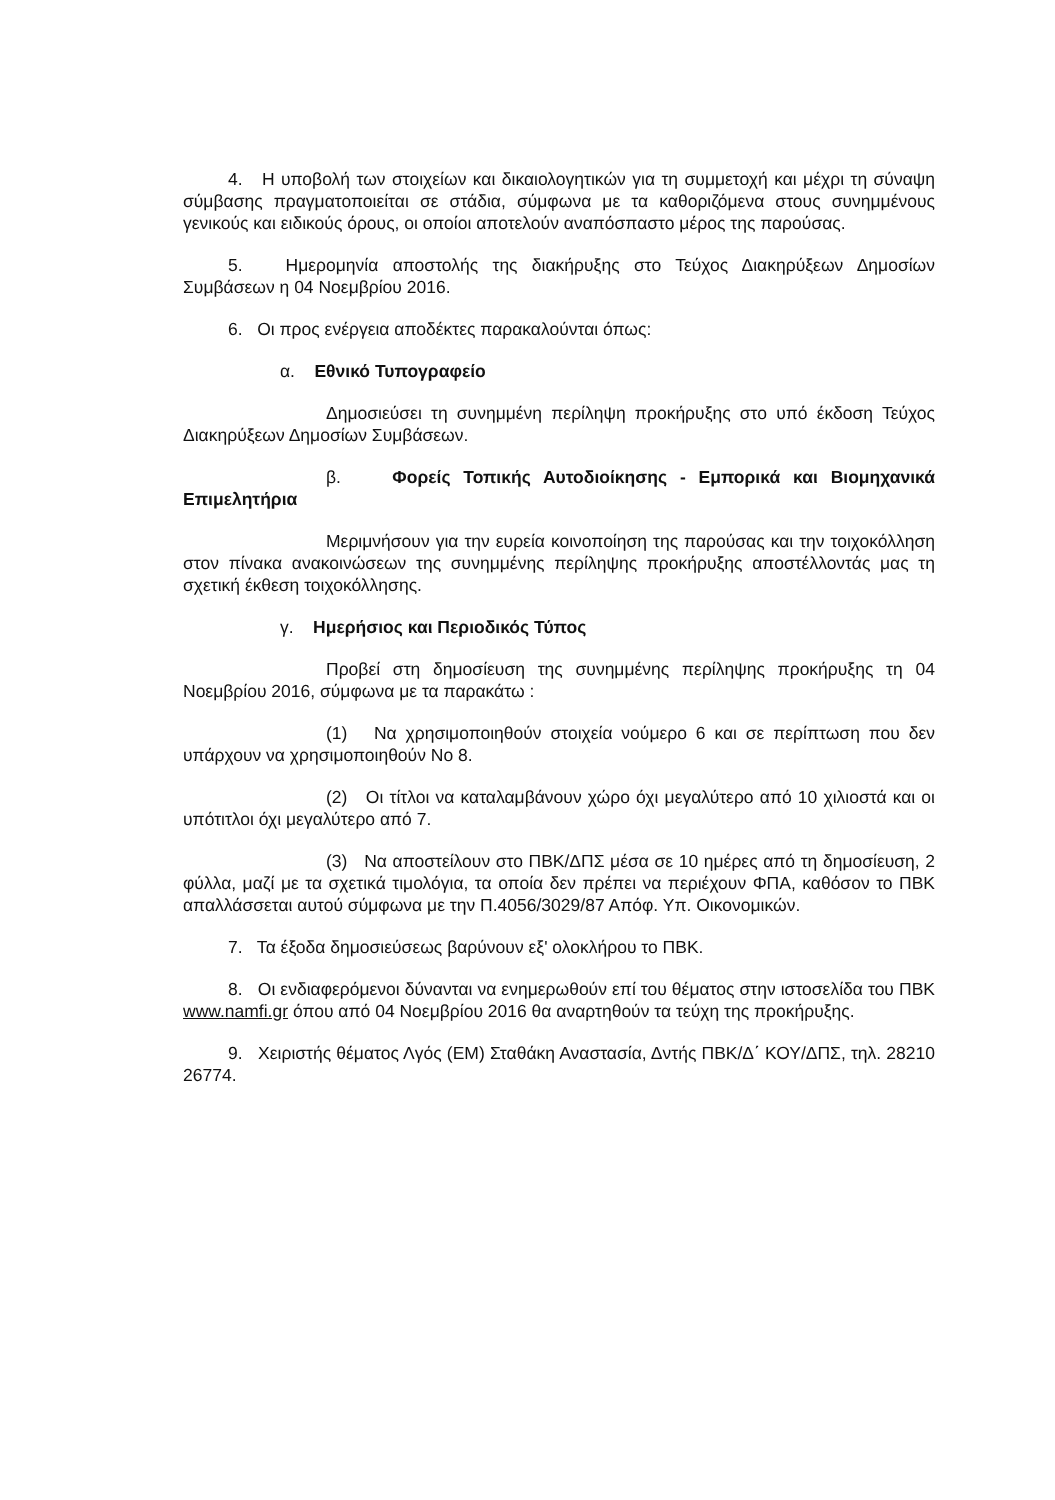4. Η υποβολή των στοιχείων και δικαιολογητικών για τη συμμετοχή και μέχρι τη σύναψη σύμβασης πραγματοποιείται σε στάδια, σύμφωνα με τα καθοριζόμενα στους συνημμένους γενικούς και ειδικούς όρους, οι οποίοι αποτελούν αναπόσπαστο μέρος της παρούσας.
5. Ημερομηνία αποστολής της διακήρυξης στο Τεύχος Διακηρύξεων Δημοσίων Συμβάσεων η 04 Νοεμβρίου 2016.
6. Οι προς ενέργεια αποδέκτες παρακαλούνται όπως:
α. Εθνικό Τυπογραφείο
Δημοσιεύσει τη συνημμένη περίληψη προκήρυξης στο υπό έκδοση Τεύχος Διακηρύξεων Δημοσίων Συμβάσεων.
β. Φορείς Τοπικής Αυτοδιοίκησης - Εμπορικά και Βιομηχανικά Επιμελητήρια
Μεριμνήσουν για την ευρεία κοινοποίηση της παρούσας και την τοιχοκόλληση στον πίνακα ανακοινώσεων της συνημμένης περίληψης προκήρυξης αποστέλλοντάς μας τη σχετική έκθεση τοιχοκόλλησης.
γ. Ημερήσιος και Περιοδικός Τύπος
Προβεί στη δημοσίευση της συνημμένης περίληψης προκήρυξης τη 04 Νοεμβρίου 2016, σύμφωνα με τα παρακάτω :
(1) Να χρησιμοποιηθούν στοιχεία νούμερο 6 και σε περίπτωση που δεν υπάρχουν να χρησιμοποιηθούν Νο 8.
(2) Οι τίτλοι να καταλαμβάνουν χώρο όχι μεγαλύτερο από 10 χιλιοστά και οι υπότιτλοι όχι μεγαλύτερο από 7.
(3) Να αποστείλουν στο ΠΒΚ/ΔΠΣ μέσα σε 10 ημέρες από τη δημοσίευση, 2 φύλλα, μαζί με τα σχετικά τιμολόγια, τα οποία δεν πρέπει να περιέχουν ΦΠΑ, καθόσον το ΠΒΚ απαλλάσσεται αυτού σύμφωνα με την Π.4056/3029/87 Απόφ. Υπ. Οικονομικών.
7. Τα έξοδα δημοσιεύσεως βαρύνουν εξ' ολοκλήρου το ΠΒΚ.
8. Οι ενδιαφερόμενοι δύνανται να ενημερωθούν επί του θέματος στην ιστοσελίδα του ΠΒΚ www.namfi.gr όπου από 04 Νοεμβρίου 2016 θα αναρτηθούν τα τεύχη της προκήρυξης.
9. Χειριστής θέματος Λγός (ΕΜ) Σταθάκη Αναστασία, Δντής ΠΒΚ/Δ΄ ΚΟΥ/ΔΠΣ, τηλ. 28210 26774.